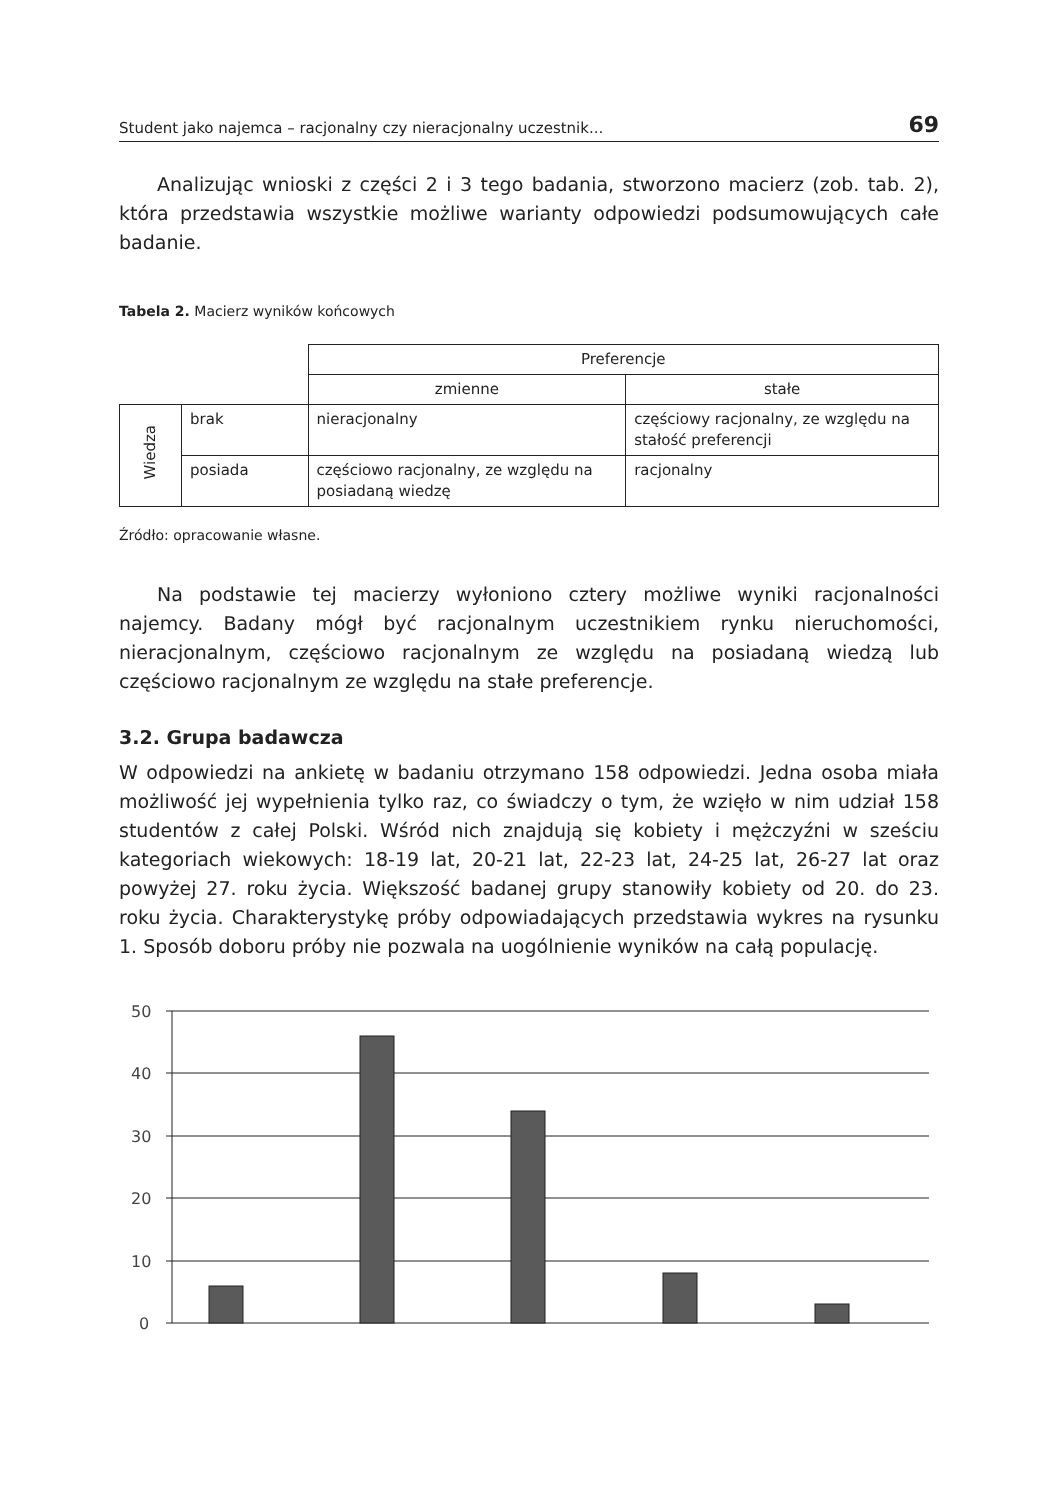Student jako najemca – racjonalny czy nieracjonalny uczestnik... 69
Analizując wnioski z części 2 i 3 tego badania, stworzono macierz (zob. tab. 2), która przedstawia wszystkie możliwe warianty odpowiedzi podsumowujących całe badanie.
Tabela 2. Macierz wyników końcowych
| | | Preferencje | |
| | | zmienne | stałe |
| Wiedza | brak | nieracjonalny | częściowy racjonalny, ze względu na stałość preferencji |
| | posiada | częściowo racjonalny, ze względu na posiadaną wiedzę | racjonalny |
Źródło: opracowanie własne.
Na podstawie tej macierzy wyłoniono cztery możliwe wyniki racjonalności najemcy. Badany mógł być racjonalnym uczestnikiem rynku nieruchomości, nieracjonalnym, częściowo racjonalnym ze względu na posiadaną wiedzą lub częściowo racjonalnym ze względu na stałe preferencje.
3.2. Grupa badawcza
W odpowiedzi na ankietę w badaniu otrzymano 158 odpowiedzi. Jedna osoba miała możliwość jej wypełnienia tylko raz, co świadczy o tym, że wzięło w nim udział 158 studentów z całej Polski. Wśród nich znajdują się kobiety i mężczyźni w sześciu kategoriach wiekowych: 18-19 lat, 20-21 lat, 22-23 lat, 24-25 lat, 26-27 lat oraz powyżej 27. roku życia. Większość badanej grupy stanowiły kobiety od 20. do 23. roku życia. Charakterystykę próby odpowiadających przedstawia wykres na rysunku 1. Sposób doboru próby nie pozwala na uogólnienie wyników na całą populację.
50
40
30
20
10
0